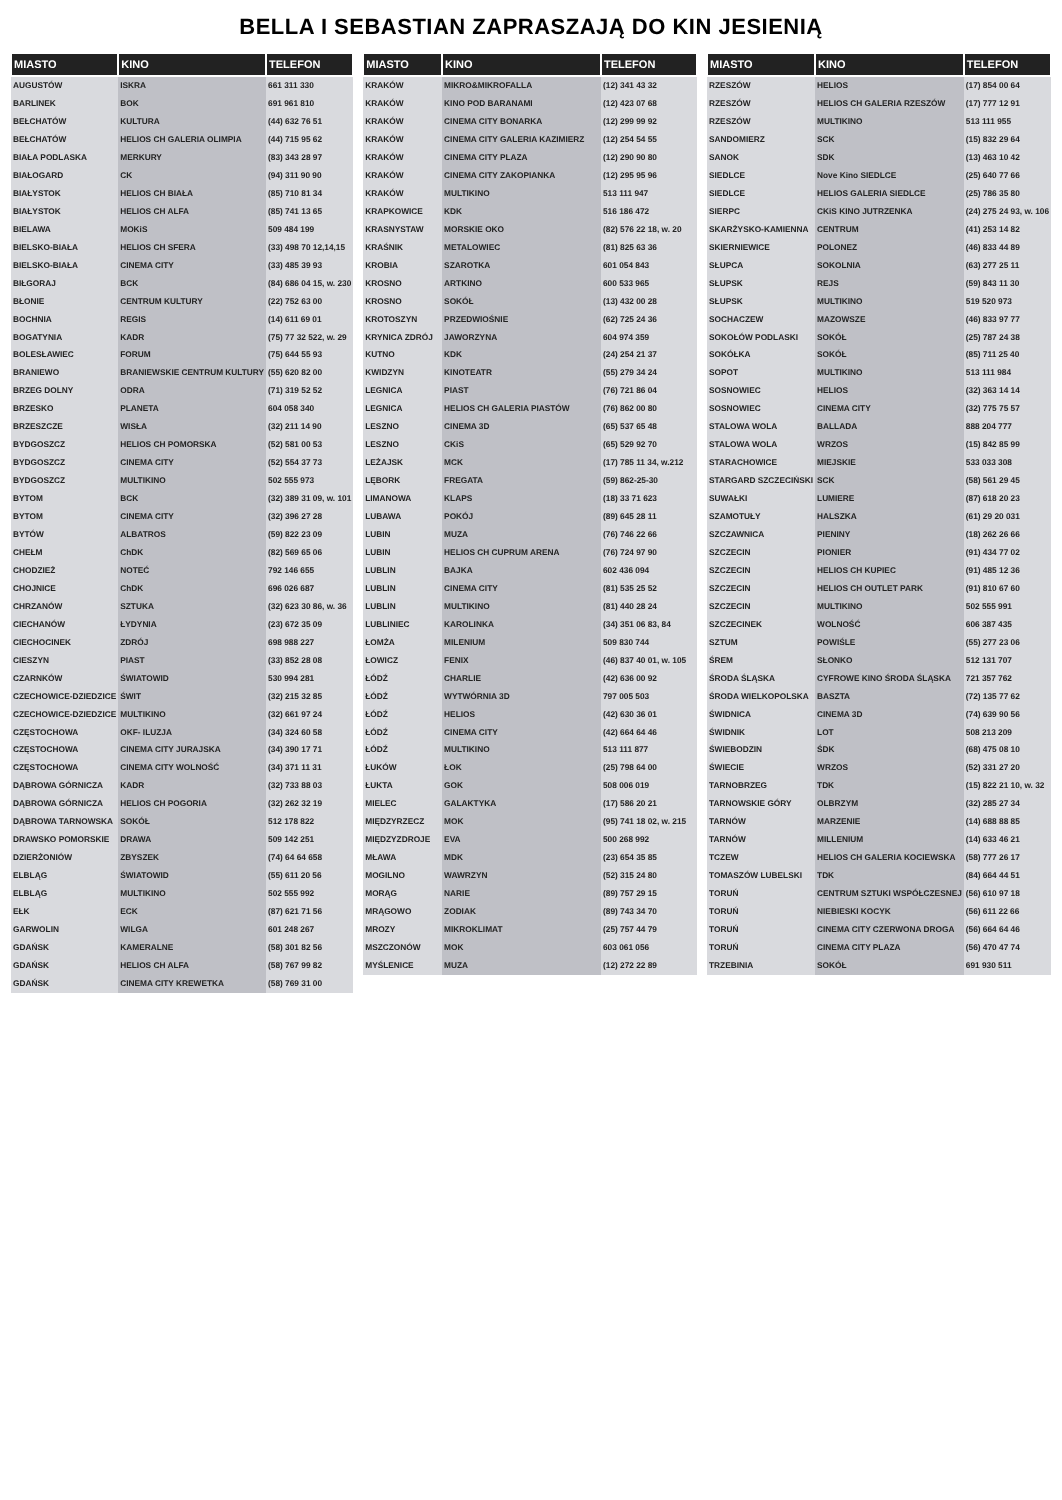BELLA I SEBASTIAN ZAPRASZAJĄ DO KIN JESIENIĄ
| MIASTO | KINO | TELEFON |
| --- | --- | --- |
| AUGUSTÓW | ISKRA | 661 311 330 |
| BARLINEK | BOK | 691 961 810 |
| BEŁCHATÓW | KULTURA | (44) 632 76 51 |
| BEŁCHATÓW | HELIOS CH GALERIA OLIMPIA | (44) 715 95 62 |
| BIAŁA PODLASKA | MERKURY | (83) 343 28 97 |
| BIAŁOGARD | CK | (94) 311 90 90 |
| BIAŁYSTOK | HELIOS CH BIAŁA | (85) 710 81 34 |
| BIAŁYSTOK | HELIOS CH ALFA | (85) 741 13 65 |
| BIELAWA | MOKiS | 509 484 199 |
| BIELSKO-BIAŁA | HELIOS CH SFERA | (33) 498 70 12,14,15 |
| BIELSKO-BIAŁA | CINEMA CITY | (33) 485 39 93 |
| BIŁGORAJ | BCK | (84) 686 04 15, w. 230 |
| BŁONIE | CENTRUM KULTURY | (22) 752 63 00 |
| BOCHNIA | REGIS | (14) 611 69 01 |
| BOGATYNIA | KADR | (75) 77 32 522, w. 29 |
| BOLESŁAWIEC | FORUM | (75) 644 55 93 |
| BRANIEWO | BRANIEWSKIE CENTRUM KULTURY | (55) 620 82 00 |
| BRZEG DOLNY | ODRA | (71) 319 52 52 |
| BRZESKO | PLANETA | 604 058 340 |
| BRZESZCZE | WISŁA | (32) 211 14 90 |
| BYDGOSZCZ | HELIOS CH POMORSKA | (52) 581 00 53 |
| BYDGOSZCZ | CINEMA CITY | (52) 554 37 73 |
| BYDGOSZCZ | MULTIKINO | 502 555 973 |
| BYTOM | BCK | (32) 389 31 09, w. 101 |
| BYTOM | CINEMA CITY | (32) 396 27 28 |
| BYTÓW | ALBATROS | (59) 822 23 09 |
| CHEŁM | ChDK | (82) 569 65 06 |
| CHODZIEŻ | NOTEĆ | 792 146 655 |
| CHOJNICE | ChDK | 696 026 687 |
| CHRZANÓW | SZTUKA | (32) 623 30 86, w. 36 |
| CIECHANÓW | ŁYDYNIA | (23) 672 35 09 |
| CIECHOCINEK | ZDRÓJ | 698 988 227 |
| CIESZYN | PIAST | (33) 852 28 08 |
| CZARNKÓW | ŚWIATOWID | 530 994 281 |
| CZECHOWICE-DZIEDZICE | ŚWIT | (32) 215 32 85 |
| CZECHOWICE-DZIEDZICE | MULTIKINO | (32) 661 97 24 |
| CZĘSTOCHOWA | OKF- ILUZJA | (34) 324 60 58 |
| CZĘSTOCHOWA | CINEMA CITY JURAJSKA | (34) 390 17 71 |
| CZĘSTOCHOWA | CINEMA CITY WOLNOŚĆ | (34) 371 11 31 |
| DĄBROWA GÓRNICZA | KADR | (32) 733 88 03 |
| DĄBROWA GÓRNICZA | HELIOS CH POGORIA | (32) 262 32 19 |
| DĄBROWA TARNOWSKA | SOKÓŁ | 512 178 822 |
| DRAWSKO POMORSKIE | DRAWA | 509 142 251 |
| DZIERŻONIÓW | ZBYSZEK | (74) 64 64 658 |
| ELBLĄG | ŚWIATOWID | (55) 611 20 56 |
| ELBLĄG | MULTIKINO | 502 555 992 |
| EŁK | ECK | (87) 621 71 56 |
| GARWOLIN | WILGA | 601 248 267 |
| GDAŃSK | KAMERALNE | (58) 301 82 56 |
| GDAŃSK | HELIOS CH ALFA | (58) 767 99 82 |
| GDAŃSK | CINEMA CITY KREWETKA | (58) 769 31 00 |
| MIASTO | KINO | TELEFON |
| --- | --- | --- |
| KRAKÓW | MIKRO&MIKROFALLA | (12) 341 43 32 |
| KRAKÓW | KINO POD BARANAMI | (12) 423 07 68 |
| KRAKÓW | CINEMA CITY BONARKA | (12) 299 99 92 |
| KRAKÓW | CINEMA CITY GALERIA KAZIMIERZ | (12) 254 54 55 |
| KRAKÓW | CINEMA CITY PLAZA | (12) 290 90 80 |
| KRAKÓW | CINEMA CITY ZAKOPIANKA | (12) 295 95 96 |
| KRAKÓW | MULTIKINO | 513 111 947 |
| KRAPKOWICE | KDK | 516 186 472 |
| KRASNYSTAW | MORSKIE OKO | (82) 576 22 18, w. 20 |
| KRAŚNIK | METALOWIEC | (81) 825 63 36 |
| KROBIA | SZAROTKA | 601 054 843 |
| KROSNO | ARTKINO | 600 533 965 |
| KROSNO | SOKÓŁ | (13) 432 00 28 |
| KROTOSZYN | PRZEDWIOŚNIE | (62) 725 24 36 |
| KRYNICA ZDRÓJ | JAWORZYNA | 604 974 359 |
| KUTNO | KDK | (24) 254 21 37 |
| KWIDZYN | KINOTEATR | (55) 279 34 24 |
| LEGNICA | PIAST | (76) 721 86 04 |
| LEGNICA | HELIOS CH GALERIA PIASTÓW | (76) 862 00 80 |
| LESZNO | CINEMA 3D | (65) 537 65 48 |
| LESZNO | CKiS | (65) 529 92 70 |
| LEŻAJSK | MCK | (17) 785 11 34, w.212 |
| LĘBORK | FREGATA | (59) 862-25-30 |
| LIMANOWA | KLAPS | (18) 33 71 623 |
| LUBAWA | POKÓJ | (89) 645 28 11 |
| LUBIN | MUZA | (76) 746 22 66 |
| LUBIN | HELIOS CH CUPRUM ARENA | (76) 724 97 90 |
| LUBLIN | BAJKA | 602 436 094 |
| LUBLIN | CINEMA CITY | (81) 535 25 52 |
| LUBLIN | MULTIKINO | (81) 440 28 24 |
| LUBLINIEC | KAROLINKA | (34) 351 06 83, 84 |
| ŁOMŻA | MILENIUM | 509 830 744 |
| ŁOWICZ | FENIX | (46) 837 40 01, w. 105 |
| ŁÓDŹ | CHARLIE | (42) 636 00 92 |
| ŁÓDŹ | WYTWÓRNIA 3D | 797 005 503 |
| ŁÓDŹ | HELIOS | (42) 630 36 01 |
| ŁÓDŹ | CINEMA CITY | (42) 664 64 46 |
| ŁÓDŹ | MULTIKINO | 513 111 877 |
| ŁUKÓW | ŁOK | (25) 798 64 00 |
| ŁUKTA | GOK | 508 006 019 |
| MIELEC | GALAKTYKA | (17) 586 20 21 |
| MIĘDZYRZECZ | MOK | (95) 741 18 02, w. 215 |
| MIĘDZYZDROJE | EVA | 500 268 992 |
| MŁAWA | MDK | (23) 654 35 85 |
| MOGILNO | WAWRZYN | (52) 315 24 80 |
| MORĄG | NARIE | (89) 757 29 15 |
| MRĄGOWO | ZODIAK | (89) 743 34 70 |
| MROZY | MIKROKLIMAT | (25) 757 44 79 |
| MSZCZONÓW | MOK | 603 061 056 |
| MYŚLENICE | MUZA | (12) 272 22 89 |
| MIASTO | KINO | TELEFON |
| --- | --- | --- |
| RZESZÓW | HELIOS | (17) 854 00 64 |
| RZESZÓW | HELIOS CH GALERIA RZESZÓW | (17) 777 12 91 |
| RZESZÓW | MULTIKINO | 513 111 955 |
| SANDOMIERZ | SCK | (15) 832 29 64 |
| SANOK | SDK | (13) 463 10 42 |
| SIEDLCE | Nove Kino SIEDLCE | (25) 640 77 66 |
| SIEDLCE | HELIOS GALERIA SIEDLCE | (25) 786 35 80 |
| SIERPC | CKiS KINO JUTRZENKA | (24) 275 24 93, w. 106 |
| SKARŻYSKO-KAMIENNA | CENTRUM | (41) 253 14 82 |
| SKIERNIEWICE | POLONEZ | (46) 833 44 89 |
| SŁUPCA | SOKOLNIA | (63) 277 25 11 |
| SŁUPSK | REJS | (59) 843 11 30 |
| SŁUPSK | MULTIKINO | 519 520 973 |
| SOCHACZEW | MAZOWSZE | (46) 833 97 77 |
| SOKOŁÓW PODLASKI | SOKÓŁ | (25) 787 24 38 |
| SOKÓŁKA | SOKÓŁ | (85) 711 25 40 |
| SOPOT | MULTIKINO | 513 111 984 |
| SOSNOWIEC | HELIOS | (32) 363 14 14 |
| SOSNOWIEC | CINEMA CITY | (32) 775 75 57 |
| STALOWA WOLA | BALLADA | 888 204 777 |
| STALOWA WOLA | WRZOS | (15) 842 85 99 |
| STARACHOWICE | MIEJSKIE | 533 033 308 |
| STARGARD SZCZECIŃSKI | SCK | (58) 561 29 45 |
| SUWAŁKI | LUMIERE | (87) 618 20 23 |
| SZAMOTUŁY | HALSZKA | (61) 29 20 031 |
| SZCZAWNICA | PIENINY | (18) 262 26 66 |
| SZCZECIN | PIONIER | (91) 434 77 02 |
| SZCZECIN | HELIOS CH KUPIEC | (91) 485 12 36 |
| SZCZECIN | HELIOS CH OUTLET PARK | (91) 810 67 60 |
| SZCZECIN | MULTIKINO | 502 555 991 |
| SZCZECINEK | WOLNOŚĆ | 606 387 435 |
| SZTUM | POWIŚLE | (55) 277 23 06 |
| ŚREM | SŁONKO | 512 131 707 |
| ŚRODA ŚLĄSKA | CYFROWE KINO ŚRODA ŚLĄSKA | 721 357 762 |
| ŚRODA WIELKOPOLSKA | BASZTA | (72) 135 77 62 |
| ŚWIDNICA | CINEMA 3D | (74) 639 90 56 |
| ŚWIDNIK | LOT | 508 213 209 |
| ŚWIEBODZIN | ŚDK | (68) 475 08 10 |
| ŚWIECIE | WRZOS | (52) 331 27 20 |
| TARNOBRZEG | TDK | (15) 822 21 10, w. 32 |
| TARNOWSKIE GÓRY | OLBRZYM | (32) 285 27 34 |
| TARNÓW | MARZENIE | (14) 688 88 85 |
| TARNÓW | MILLENIUM | (14) 633 46 21 |
| TCZEW | HELIOS CH GALERIA KOCIEWSKA | (58) 777 26 17 |
| TOMASZÓW LUBELSKI | TDK | (84) 664 44 51 |
| TORUŃ | CENTRUM SZTUKI WSPÓŁCZESNEJ | (56) 610 97 18 |
| TORUŃ | NIEBIESKI KOCYK | (56) 611 22 66 |
| TORUŃ | CINEMA CITY CZERWONA DROGA | (56) 664 64 46 |
| TORUŃ | CINEMA CITY PLAZA | (56) 470 47 74 |
| TRZEBINIA | SOKÓŁ | 691 930 511 |